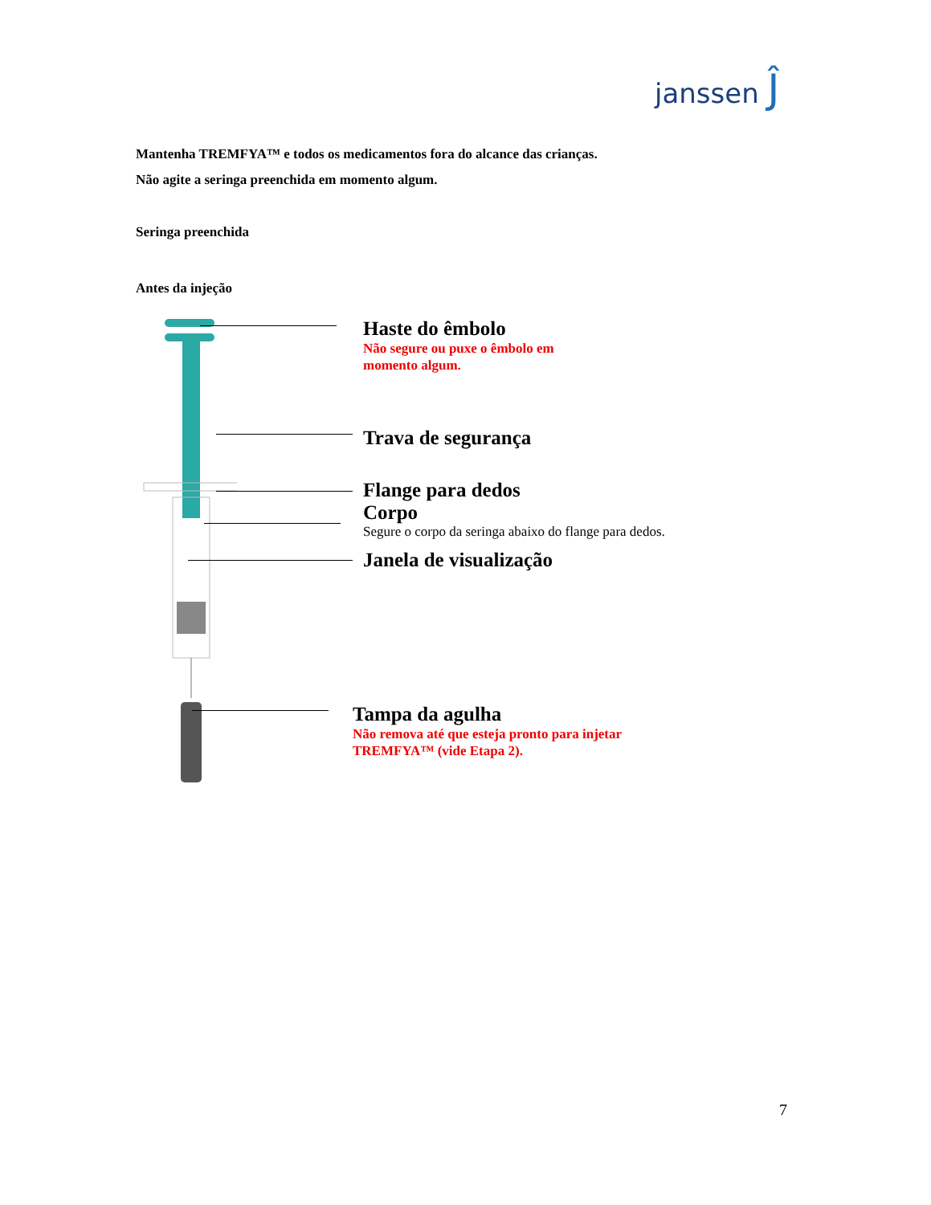janssen Ĵ
Mantenha TREMFYA™ e todos os medicamentos fora do alcance das crianças.
Não agite a seringa preenchida em momento algum.
Seringa preenchida
Antes da injeção
Haste do êmbolo
Não segure ou puxe o êmbolo em
momento algum.
Trava de segurança
Flange para dedos
Corpo
Segure o corpo da seringa abaixo do flange para dedos.
Janela de visualização
Tampa da agulha
Não remova até que esteja pronto para injetar
TREMFYA™ (vide Etapa 2).
7